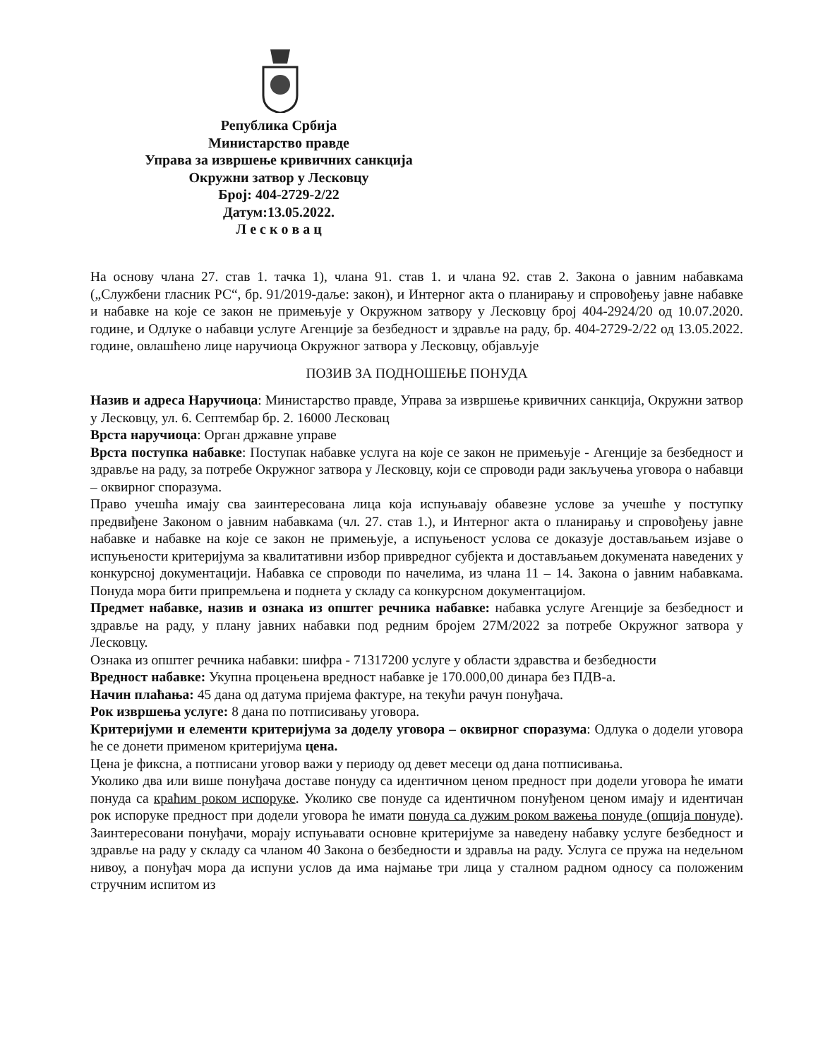Република Србија
Министарство правде
Управа за извршење кривичних санкција
Окружни затвор у Лесковцу
Број: 404-2729-2/22
Датум:13.05.2022.
Л е с к о в а ц
На основу члана 27. став 1. тачка 1), члана 91. став 1. и члана 92. став 2. Закона о јавним набавкама („Службени гласник РС“, бр. 91/2019-даље: закон), и Интерног акта о планирању и спровођењу јавне набавке и набавке на које се закон не примењује у Окружном затвору у Лесковцу број 404-2924/20 од 10.07.2020. године, и Одлуке о набавци услуге Агенције за безбедност и здравље на раду, бр. 404-2729-2/22 од 13.05.2022. године, овлашћено лице наручиоца Окружног затвора у Лесковцу, објављује
ПОЗИВ ЗА ПОДНОШЕЊЕ ПОНУДА
Назив и адреса Наручиоца: Министарство правде, Управа за извршење кривичних санкција, Окружни затвор у Лесковцу, ул. 6. Септембар бр. 2. 16000 Лесковац
Врста наручиоца: Орган државне управе
Врста поступка набавке: Поступак набавке услуга на које се закон не примењује - Агенције за безбедност и здравље на раду, за потребе Окружног затвора у Лесковцу, који се спроводи ради закључења уговора о набавци – оквирног споразума.
Право учешћа имају сва заинтересована лица која испуњавају обавезне услове за учешће у поступку предвиђене Законом о јавним набавкама (чл. 27. став 1.), и Интерног акта о планирању и спровођењу јавне набавке и набавке на које се закон не примењује, а испуњеност услова се доказује достављањем изјаве о испуњености критеријума за квалитативни избор привредног субјекта и достављањем докумената наведених у конкурсној документацији. Набавка се спроводи по начелима, из члана 11 – 14. Закона о јавним набавкама. Понуда мора бити припремљена и поднета у складу са конкурсном документацијом.
Предмет набавке, назив и ознака из општег речника набавке: набавка услуге Агенције за безбедност и здравље на раду, у плану јавних набавки под редним бројем 27М/2022 за потребе Окружног затвора у Лесковцу.
Ознака из општег речника набавки: шифра - 71317200 услуге у области здравства и безбедности
Вредност набавке: Укупна процењена вредност набавке је 170.000,00 динара без ПДВ-а.
Начин плаћања: 45 дана од датума пријема фактуре, на текући рачун понуђача.
Рок извршења услуге: 8 дана по потписивању уговора.
Критеријуми и елементи критеријума за доделу уговора – оквирног споразума: Одлука о додели уговора ће се донети применом критеријума цена.
Цена је фиксна, а потписани уговор важи у периоду од девет месеци од дана потписивања.
Уколико два или више понуђача доставе понуду са идентичном ценом предност при додели уговора ће имати понуда са краћим роком испоруке. Уколико све понуде са идентичном понуђеном ценом имају и идентичан рок испоруке предност при додели уговора ће имати понуда са дужим роком важења понуде (опција понуде). Заинтересовани понуђачи, морају испуњавати основне критеријуме за наведену набавку услуге безбедност и здравље на раду у складу са чланом 40 Закона о безбедности и здравља на раду. Услуга се пружа на недељном нивоу, а понуђач мора да испуни услов да има најмање три лица у сталном радном односу са положеним стручним испитом из